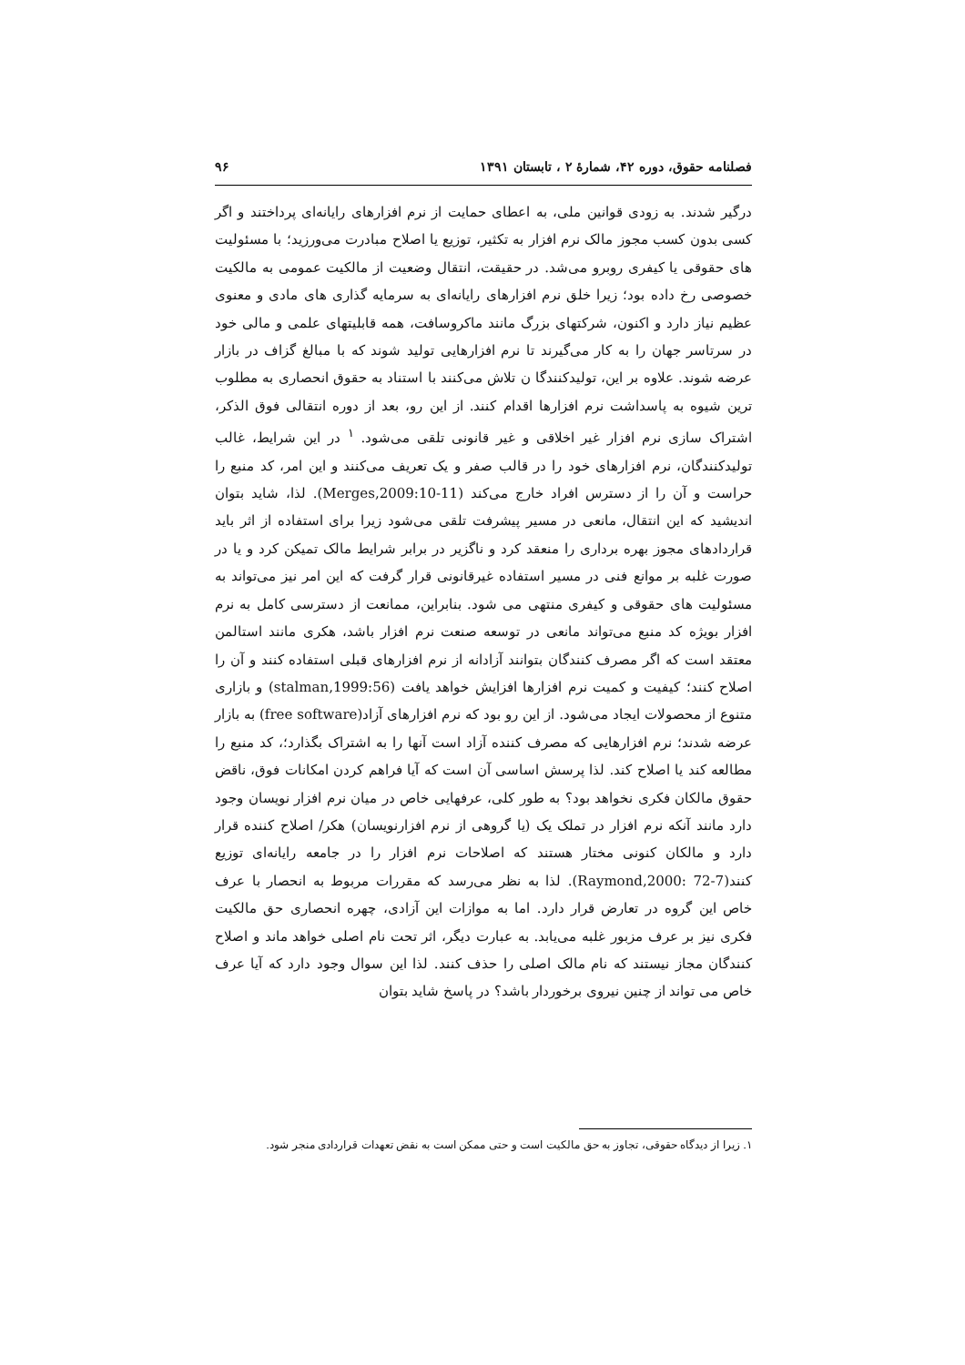فصلنامه حقوق، دوره ۴۲، شمارهٔ ۲ ، تابستان ۱۳۹۱ ۹۶
درگیر شدند. به زودی قوانین ملی، به اعطای حمایت از نرم افزارهای رایانه‌ای پرداختند و اگر کسی بدون کسب مجوز مالک نرم افزار به تکثیر، توزیع یا اصلاح مبادرت می‌ورزید؛ با مسئولیت های حقوقی یا کیفری روبرو می‌شد. در حقیقت، انتقال وضعیت از مالکیت عمومی به مالکیت خصوصی رخ داده بود؛ زیرا خلق نرم افزارهای رایانه‌ای به سرمایه گذاری های مادی و معنوی عظیم نیاز دارد و اکنون، شرکتهای بزرگ مانند ماکروسافت، همه قابلیتهای علمی و مالی خود در سرتاسر جهان را به کار می‌گیرند تا نرم افزارهایی تولید شوند که با مبالغ گزاف در بازار عرضه شوند. علاوه بر این، تولیدکنندگا ن تلاش می‌کنند با استناد به حقوق انحصاری به مطلوب ترین شیوه به پاسداشت نرم افزارها اقدام کنند. از این رو، بعد از دوره انتقالی فوق الذکر، اشتراک سازی نرم افزار غیر اخلاقی و غیر قانونی تلقی می‌شود. <sup>۱</sup> در این شرایط، غالب تولیدکنندگان، نرم افزارهای خود را در قالب صفر و یک تعریف می‌کنند و این امر، کد منبع را حراست و آن را از دسترس افراد خارج می‌کند (Merges,2009:10-11). لذا، شاید بتوان اندیشید که این انتقال، مانعی در مسیر پیشرفت تلقی می‌شود زیرا برای استفاده از اثر باید قراردادهای مجوز بهره برداری را منعقد کرد و ناگزیر در برابر شرایط مالک تمیکن کرد و یا در صورت غلبه بر موانع فنی در مسیر استفاده غیرقانونی قرار گرفت که این امر نیز می‌تواند به مسئولیت های حقوقی و کیفری منتهی می شود. بنابراین، ممانعت از دسترسی کامل به نرم افزار بویژه کد منبع می‌تواند مانعی در توسعه صنعت نرم افزار باشد، هکری مانند استالمن معتقد است که اگر مصرف کنندگان بتوانند آزادانه از نرم افزارهای قبلی استفاده کنند و آن را اصلاح کنند؛ کیفیت و کمیت نرم افزارها افزایش خواهد یافت (stalman,1999:56) و بازاری متنوع از محصولات ایجاد می‌شود. از این رو بود که نرم افزارهای آزاد(free software) به بازار عرضه شدند؛ نرم افزارهایی که مصرف کننده آزاد است آنها را به اشتراک بگذارد؛، کد منبع را مطالعه کند یا اصلاح کند. لذا پرسش اساسی آن است که آیا فراهم کردن امکانات فوق، ناقض حقوق مالکان فکری نخواهد بود؟ به طور کلی، عرفهایی خاص در میان نرم افزار نویسان وجود دارد مانند آنکه نرم افزار در تملک یک (یا گروهی از نرم افزارنویسان) هکر/ اصلاح کننده قرار دارد و مالکان کنونی مختار هستند که اصلاحات نرم افزار را در جامعه رایانه‌ای توزیع کنند(Raymond,2000: 72-7). لذا به نظر می‌رسد که مقررات مربوط به انحصار با عرف خاص این گروه در تعارض قرار دارد. اما به موازات این آزادی، چهره انحصاری حق مالکیت فکری نیز بر عرف مزبور غلبه می‌یابد. به عبارت دیگر، اثر تحت نام اصلی خواهد ماند و اصلاح کنندگان مجاز نیستند که نام مالک اصلی را حذف کنند. لذا این سوال وجود دارد که آیا عرف خاص می تواند از چنین نیروی برخوردار باشد؟ در پاسخ شاید بتوان
۱. زیرا از دیدگاه حقوقی، تجاوز به حق مالکیت است و حتی ممکن است به نقض تعهدات قراردادی منجر شود.